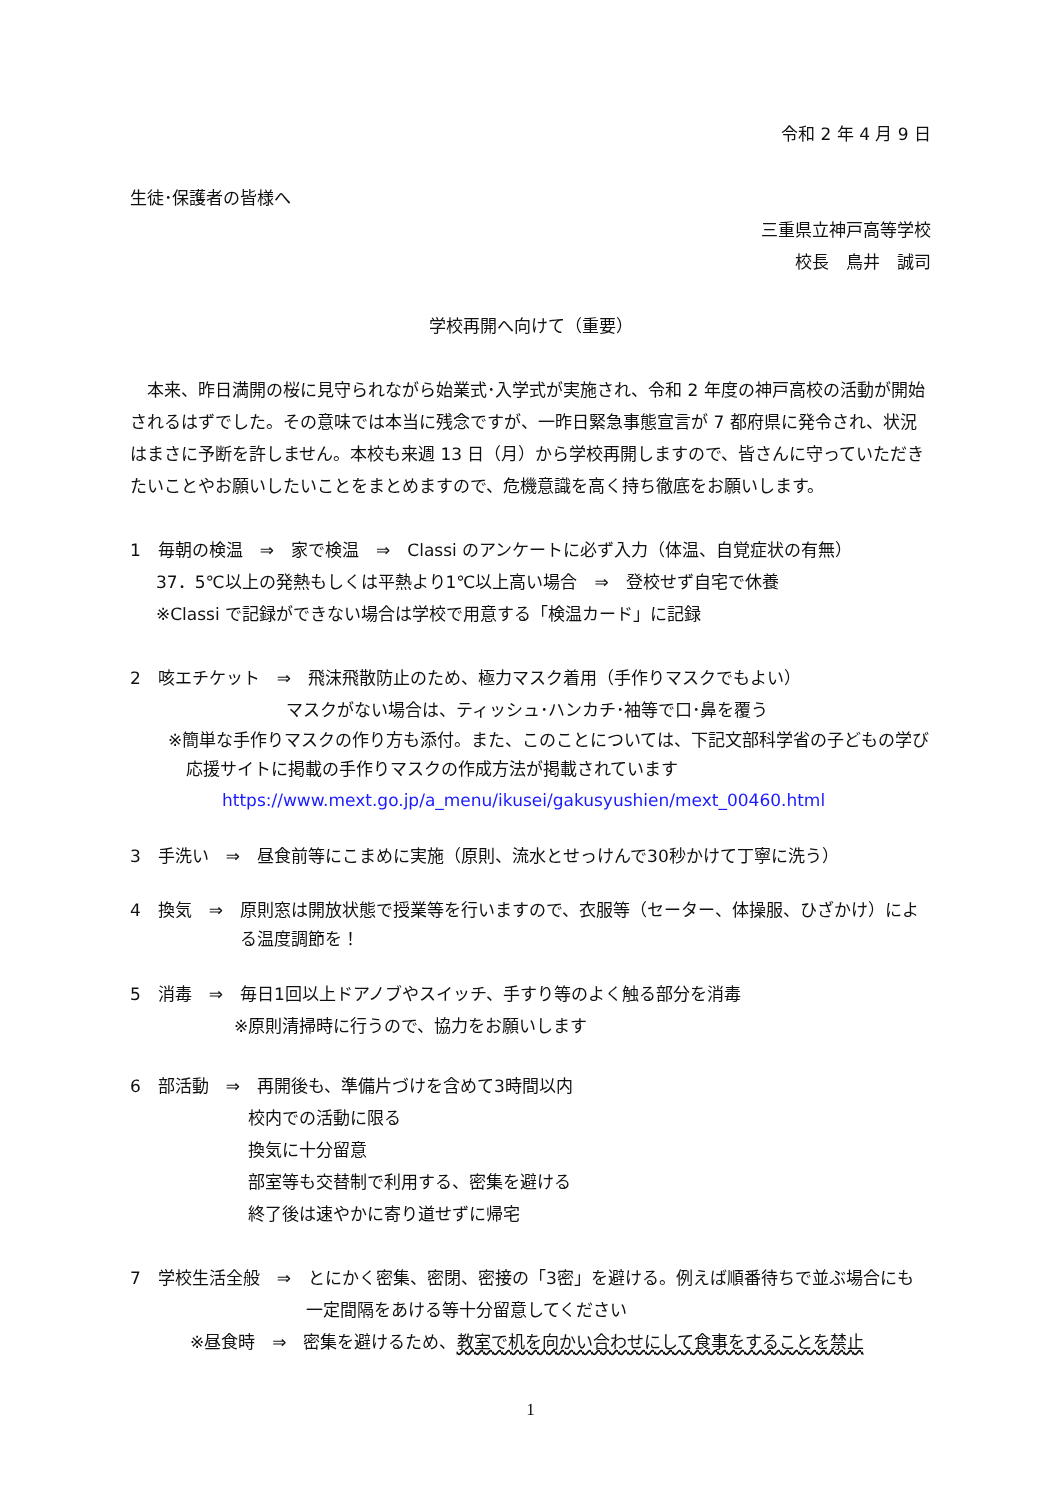令和 2 年 4 月 9 日
生徒･保護者の皆様へ
三重県立神戸高等学校
校長　鳥井　誠司
学校再開へ向けて（重要）
　本来、昨日満開の桜に見守られながら始業式･入学式が実施され、令和 2 年度の神戸高校の活動が開始されるはずでした。その意味では本当に残念ですが、一昨日緊急事態宣言が 7 都府県に発令され、状況はまさに予断を許しません。本校も来週 13 日（月）から学校再開しますので、皆さんに守っていただきたいことやお願いしたいことをまとめますので、危機意識を高く持ち徹底をお願いします。
1　毎朝の検温　⇒　家で検温　⇒　Classi のアンケートに必ず入力（体温、自覚症状の有無）
37．5℃以上の発熱もしくは平熱より1℃以上高い場合　⇒　登校せず自宅で休養
※Classi で記録ができない場合は学校で用意する「検温カード」に記録
2　咳エチケット　⇒　飛沫飛散防止のため、極力マスク着用（手作りマスクでもよい）
マスクがない場合は、ティッシュ･ハンカチ･袖等で口･鼻を覆う
※簡単な手作りマスクの作り方も添付。また、このことについては、下記文部科学省の子どもの学び応援サイトに掲載の手作りマスクの作成方法が掲載されています
https://www.mext.go.jp/a_menu/ikusei/gakusyushien/mext_00460.html
3　手洗い　⇒　昼食前等にこまめに実施（原則、流水とせっけんで30秒かけて丁寧に洗う）
4　換気　⇒　原則窓は開放状態で授業等を行いますので、衣服等（セーター、体操服、ひざかけ）による温度調節を！
5　消毒　⇒　毎日1回以上ドアノブやスイッチ、手すり等のよく触る部分を消毒
※原則清掃時に行うので、協力をお願いします
6　部活動　⇒　再開後も、準備片づけを含めて3時間以内
校内での活動に限る
換気に十分留意
部室等も交替制で利用する、密集を避ける
終了後は速やかに寄り道せずに帰宅
7　学校生活全般　⇒　とにかく密集、密閉、密接の「3密」を避ける。例えば順番待ちで並ぶ場合にも
一定間隔をあける等十分留意してください
※昼食時　⇒　密集を避けるため、教室で机を向かい合わせにして食事をすることを禁止
1